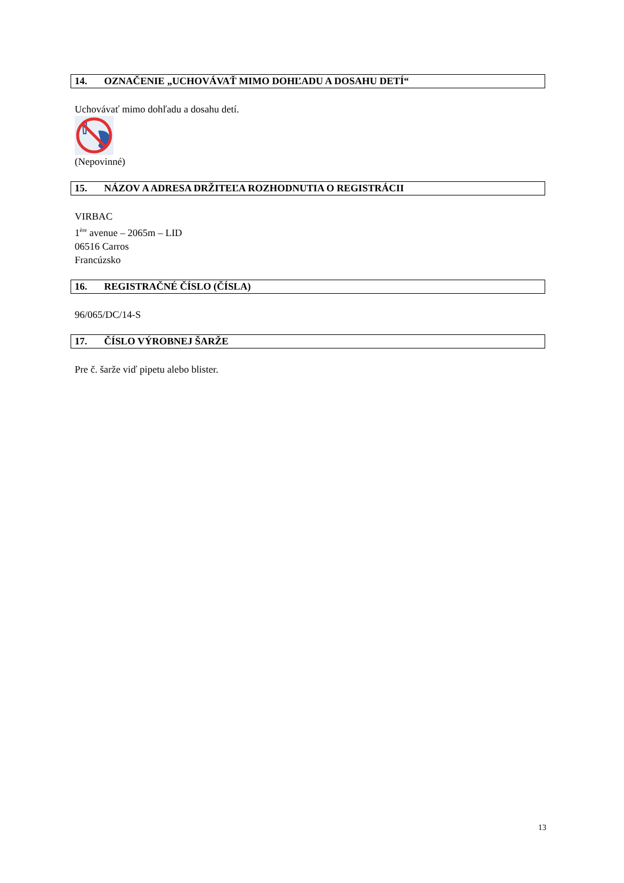14. OZNAČENIE „UCHOVÁVAŤ MIMO DOHĽADU A DOSAHU DETÍ“
Uchovávať mimo dohľadu a dosahu detí.
(Nepovinné)
15. NÁZOV A ADRESA DRŽITEĽA ROZHODNUTIA O REGISTRÁCII
VIRBAC
1<sup>ère</sup> avenue – 2065m – LID
06516 Carros
Francúzsko
16. REGISTRAČNÉ ČÍSLO (ČÍSLA)
96/065/DC/14-S
17. ČÍSLO VÝROBNEJ ŠARŽE
Pre č. šarže viď pipetu alebo blister.
13